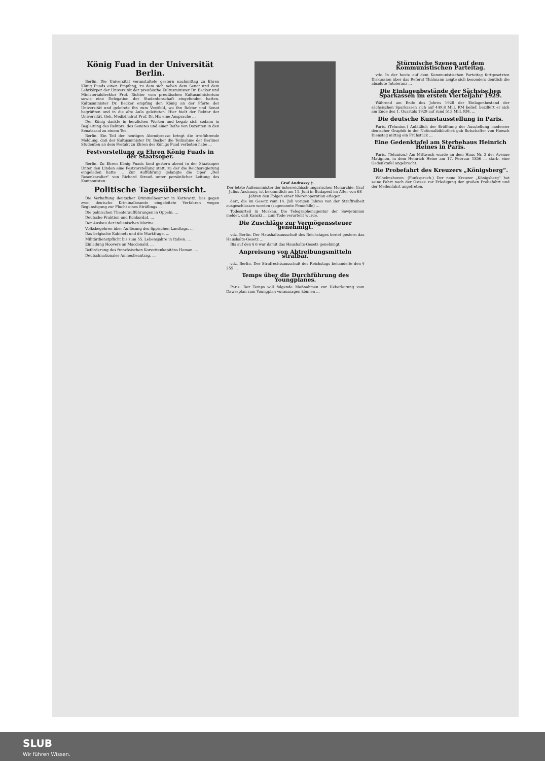König Fuad in der Universität Berlin.
Berlin. Die Universität veranstaltete gestern nachmittag zu Ehren König Fuads einen Empfang, zu dem sich neben dem Senat und dem Lehrkörper der Universität der preußische Kultusminister Dr. Becker und Ministerialdirektor Prof. Richter vom preußischen Kultusministerium sowie eine Delegation der Studentenschaft eingefunden hatten. Kultusminister Dr. Becker empfing den König an der Pforte der Universität und geleitete ihn zum Vestibül, wo ihn Rektor und Senat begrüßten und in die alte Aula geleiteten. Hier hielt der Rektor der Universität, Geh. Medizinalrat Prof. Dr. His eine Ansprache ...
Der König dankte in herzlichen Worten und begab sich sodann in Begleitung des Rektors, des Senates und einer Reihe von Dozenten in den Senatssaal zu einem Tee.
Berlin. Ein Teil der heutigen Abendpresse bringt die irreführende Meldung, daß der Kultusminister Dr. Becker die Teilnahme der Berliner Studenten an dem Festakt zu Ehren des Königs Fuad verboten habe ...
Festvorstellung zu Ehren König Fuads in der Staatsoper.
Berlin. Zu Ehren König Fuads fand gestern abend in der Staatsoper Unter den Linden eine Festvorstellung statt, zu der die Reichsregierung eingeladen hatte ... Zur Aufführung gelangte die Oper „Der Rosenkavalier“ von Richard Strauß unter persönlicher Leitung des Komponisten.
Politische Tagesübersicht.
Die Verhaftung deutscher Kriminalbeamter in Kattowitz. Das gegen zwei deutsche Kriminalbeamte eingeleitete Verfahren wegen Begünstigung zur Flucht eines Sträflings ...
Die polnischen Theateraufführungen in Oppeln. ...
Deutsche Fraktion und Konkordat. ...
Der Ausbau der italienischen Marine. ...
Volksbegehren über Auflösung des lippischen Landtags. ...
Das belgische Kabinett und die Markfrage. ...
Militärdienstpflicht bis zum 55. Lebensjahre in Italien. ...
Einladung Hoovers an Macdonald. ...
Beförderung des französischen Korvettenkapitäns Homan. ...
Deutschnationaler Amnestieantrag. ...
Graf Andrassy †.
Der letzte Außenminister der österreichisch-ungarischen Monarchie, Graf Julius Andrassy, ist bekanntlich am 11. Juni in Budapest im Alter von 68 Jahren den Folgen einer Nierenoperation erlegen.
dert, die im Gesetz vom 14. Juli vorigen Jahres von der Straffreiheit ausgeschlossen worden (sogenannte Femefälle) ...
Todesurteil in Moskau. Die Telegraphenagentur der Sowjetunion meldet, daß Kanski ... zum Tode verurteilt wurde.
Die Zuschläge zur Vermögenssteuer genehmigt.
vdz. Berlin. Der Haushaltsausschuß des Reichstages beriet gestern das Haushalts-Gesetz ...
Bis auf den § 6 war damit das Haushalts-Gesetz genehmigt.
Anpreisung von Abtreibungsmitteln strafbar.
vdz. Berlin. Der Strafrechtsausschuß des Reichstags behandelte den § 255 ...
Temps über die Durchführung des Youngplanes.
Paris. Der Temps will folgende Maßnahmen zur Ueberleitung vom Dawesplan zum Youngplan voraussagen können ...
Stürmische Szenen auf dem Kommunistischen Parteitag.
vdz. In der heute auf dem Kommunistischen Parteitag fortgesetzten Diskussion über das Referat Thälmann zeigte sich besonders deutlich die absolute Intoleranz ...
Die Einlagenbestände der Sächsischen Sparkassen im ersten Vierteljahr 1929.
Während am Ende des Jahres 1928 der Einlagenbestand der sächsischen Sparkassen sich auf 449,8 Mill. RM belief, beziffert er sich am Ende des 1. Quartals 1929 auf rund 513 Mill. RM. ...
Die deutsche Kunstausstellung in Paris.
Paris. (Telunion.) Anläßlich der Eröffnung der Ausstellung moderner deutscher Graphik in der Nationalbibliothek gab Botschafter von Hoesch Dienstag mittag ein Frühstück ...
Eine Gedenktafel am Sterbehaus Heinrich Heines in Paris.
Paris. (Telunion.) Am Mittwoch wurde an dem Haus Nr. 3 der Avenue Matignon, in dem Heinrich Heine am 17. Februar 1856 ... starb, eine Gedenktafel angebracht.
Die Probefahrt des Kreuzers „Königsberg“.
Wilhelmshaven. (Funkspruch.) Der neue Kreuzer „Königsberg“ hat seine Fahrt nach der Ostsee zur Erledigung der großen Probefahrt und der Meilenfahrt angetreten.
SLUB
Wir führen Wissen.